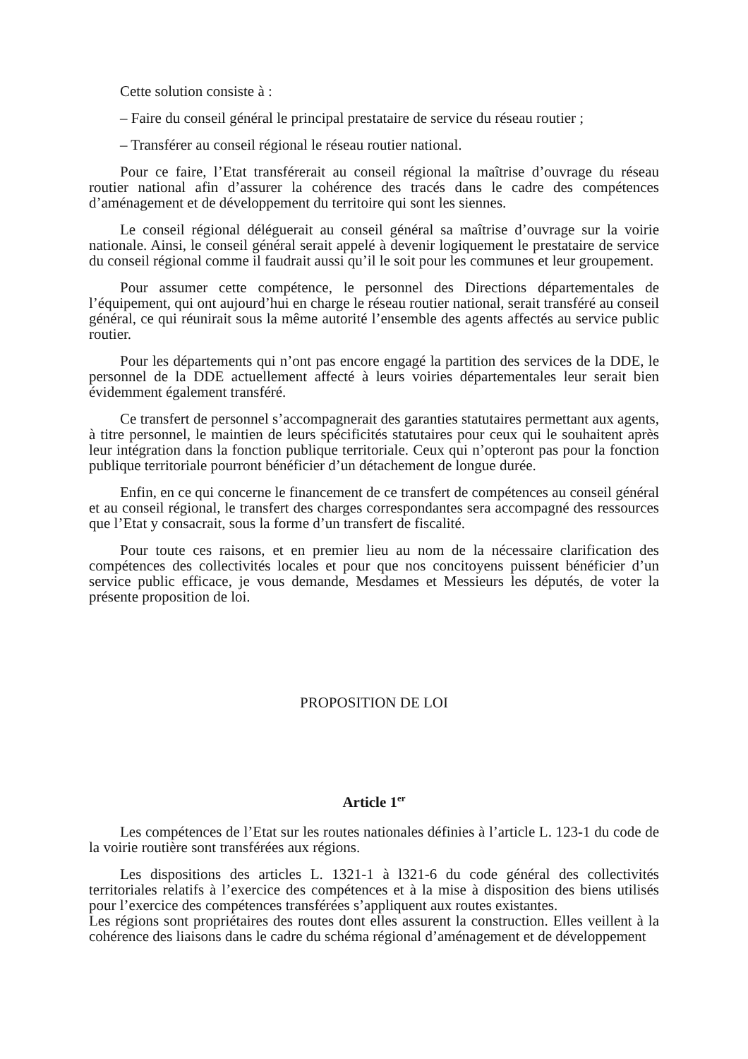Cette solution consiste à :
– Faire du conseil général le principal prestataire de service du réseau routier ;
– Transférer au conseil régional le réseau routier national.
Pour ce faire, l’Etat transférerait au conseil régional la maîtrise d’ouvrage du réseau routier national afin d’assurer la cohérence des tracés dans le cadre des compétences d’aménagement et de développement du territoire qui sont les siennes.
Le conseil régional déléguerait au conseil général sa maîtrise d’ouvrage sur la voirie nationale. Ainsi, le conseil général serait appelé à devenir logiquement le prestataire de service du conseil régional comme il faudrait aussi qu’il le soit pour les communes et leur groupement.
Pour assumer cette compétence, le personnel des Directions départementales de l’équipement, qui ont aujourd’hui en charge le réseau routier national, serait transféré au conseil général, ce qui réunirait sous la même autorité l’ensemble des agents affectés au service public routier.
Pour les départements qui n’ont pas encore engagé la partition des services de la DDE, le personnel de la DDE actuellement affecté à leurs voiries départementales leur serait bien évidemment également transféré.
Ce transfert de personnel s’accompagnerait des garanties statutaires permettant aux agents, à titre personnel, le maintien de leurs spécificités statutaires pour ceux qui le souhaitent après leur intégration dans la fonction publique territoriale. Ceux qui n’opteront pas pour la fonction publique territoriale pourront bénéficier d’un détachement de longue durée.
Enfin, en ce qui concerne le financement de ce transfert de compétences au conseil général et au conseil régional, le transfert des charges correspondantes sera accompagné des ressources que l’Etat y consacrait, sous la forme d’un transfert de fiscalité.
Pour toute ces raisons, et en premier lieu au nom de la nécessaire clarification des compétences des collectivités locales et pour que nos concitoyens puissent bénéficier d’un service public efficace, je vous demande, Mesdames et Messieurs les députés, de voter la présente proposition de loi.
PROPOSITION DE LOI
Article 1<sup>er</sup>
Les compétences de l’Etat sur les routes nationales définies à l’article L. 123-1 du code de la voirie routière sont transférées aux régions.
Les dispositions des articles L. 1321-1 à l321-6 du code général des collectivités territoriales relatifs à l’exercice des compétences et à la mise à disposition des biens utilisés pour l’exercice des compétences transférées s’appliquent aux routes existantes.
Les régions sont propriétaires des routes dont elles assurent la construction. Elles veillent à la cohérence des liaisons dans le cadre du schéma régional d’aménagement et de développement